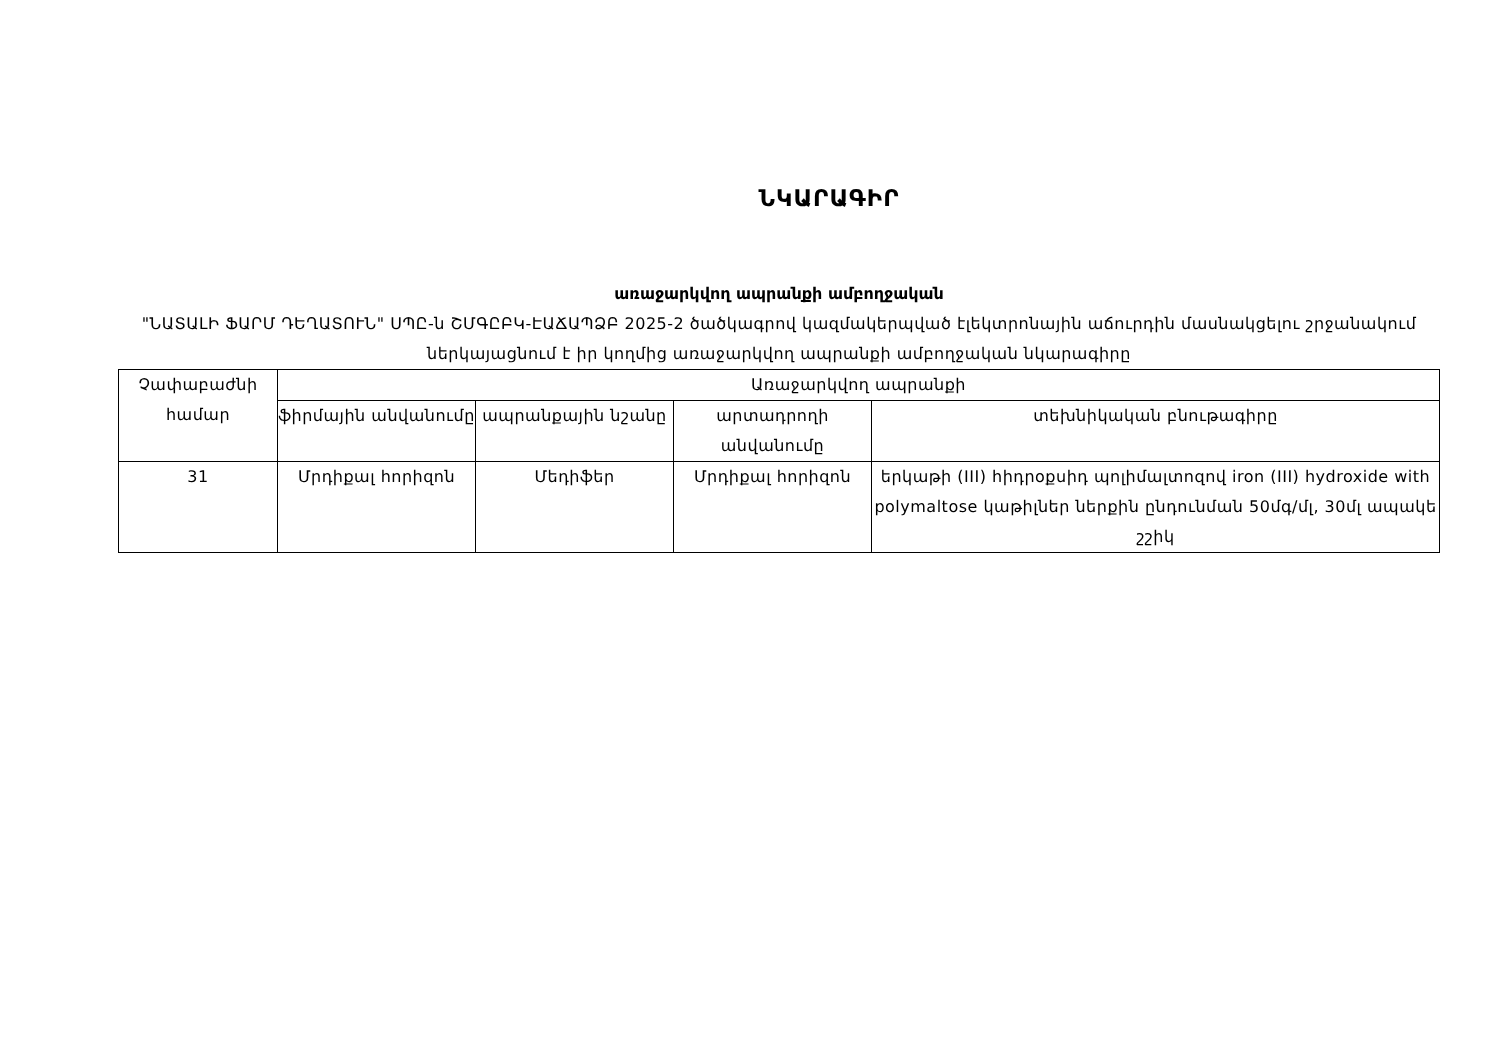ՆԿԱՐԱԳԻՐ
առաջարկվող ապրանքի ամբողջական
"ՆԱՏԱԼԻ ՖԱՐՄ ԴԵՂԱՏՈՒՆ" ՍՊԸ-ն ՇՄԳԸԲԿ-ԷԱՃԱՊՁԲ 2025-2 ծածկագրով կազմակերպված էլեկտրոնային աճուրդին մասնակցելու շրջանակում ներկայացնում է իր կողմից առաջարկվող ապրանքի ամբողջական նկարագիրը
| Չափաբաժնի համար | Առաջարկվող ապրանքի | | | |
| --- | --- | --- | --- | --- |
| | ֆիրմային անվանումը | ապրանքային նշանը | արտադրողի անվանումը | տեխնիկական բնութագիրը |
| 31 | Մրդիքալ հորիզոն | Մեդիֆեր | Մրդիքալ հորիզոն | երկաթի (III) հիդրօքսիդ պոլիմալտոզով iron (III) hydroxide with polymaltose կաթիլներ ներքին ընդունման 50մգ/մլ, 30մլ ապակե շշիկ |